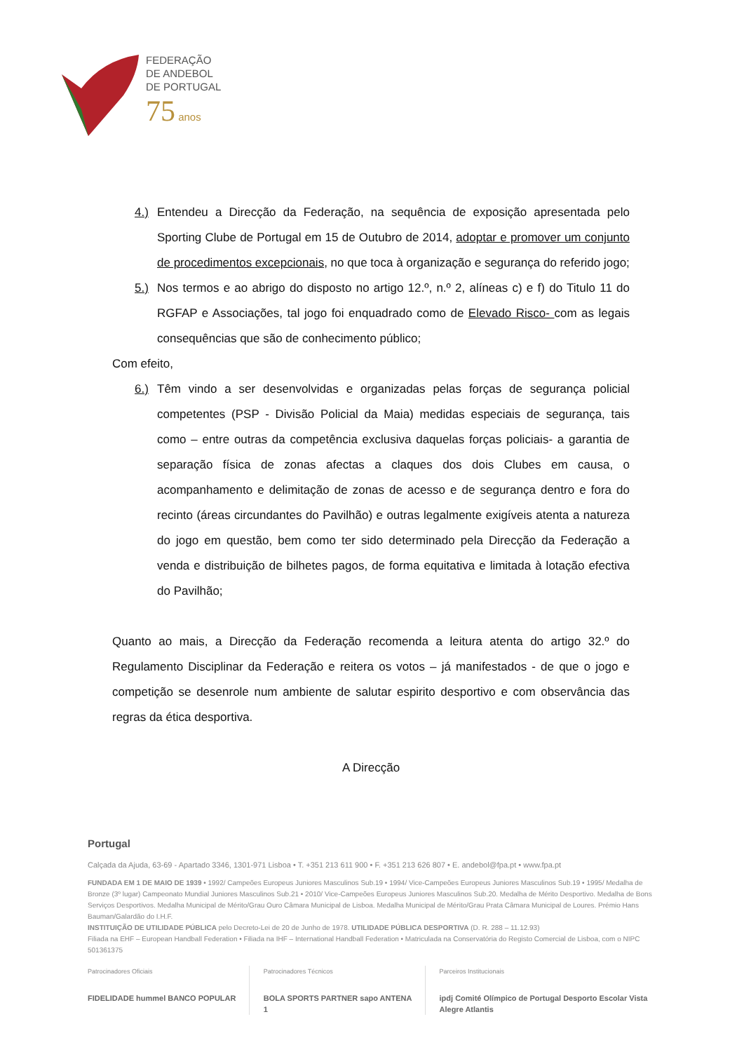FEDERAÇÃO
DE ANDEBOL
DE PORTUGAL
75 anos
4.) Entendeu a Direcção da Federação, na sequência de exposição apresentada pelo Sporting Clube de Portugal em 15 de Outubro de 2014, adoptar e promover um conjunto de procedimentos excepcionais, no que toca à organização e segurança do referido jogo;
5.) Nos termos e ao abrigo do disposto no artigo 12.º, n.º 2, alíneas c) e f) do Titulo 11 do RGFAP e Associações, tal jogo foi enquadrado como de Elevado Risco- com as legais consequências que são de conhecimento público;
Com efeito,
6.) Têm vindo a ser desenvolvidas e organizadas pelas forças de segurança policial competentes (PSP - Divisão Policial da Maia) medidas especiais de segurança, tais como – entre outras da competência exclusiva daquelas forças policiais- a garantia de separação física de zonas afectas a claques dos dois Clubes em causa, o acompanhamento e delimitação de zonas de acesso e de segurança dentro e fora do recinto (áreas circundantes do Pavilhão) e outras legalmente exigíveis atenta a natureza do jogo em questão, bem como ter sido determinado pela Direcção da Federação a venda e distribuição de bilhetes pagos, de forma equitativa e limitada à lotação efectiva do Pavilhão;
Quanto ao mais, a Direcção da Federação recomenda a leitura atenta do artigo 32.º do Regulamento Disciplinar da Federação e reitera os votos – já manifestados - de que o jogo e competição se desenrole num ambiente de salutar espirito desportivo e com observância das regras da ética desportiva.
A Direcção
Portugal
Calçada da Ajuda, 63-69 - Apartado 3346, 1301-971 Lisboa • T. +351 213 611 900 • F. +351 213 626 807 • E. andebol@fpa.pt • www.fpa.pt
FUNDADA EM 1 DE MAIO DE 1939 • 1992/ Campeões Europeus Juniores Masculinos Sub.19 • 1994/ Vice-Campeões Europeus Juniores Masculinos Sub.19 • 1995/ Medalha de Bronze (3º lugar) Campeonato Mundial Juniores Masculinos Sub.21 • 2010/ Vice-Campeões Europeus Juniores Masculinos Sub.20. Medalha de Mérito Desportivo. Medalha de Bons Serviços Desportivos. Medalha Municipal de Mérito/Grau Ouro Câmara Municipal de Lisboa. Medalha Municipal de Mérito/Grau Prata Câmara Municipal de Loures. Prémio Hans Bauman/Galardão do I.H.F.
INSTITUIÇÃO DE UTILIDADE PÚBLICA pelo Decreto-Lei de 20 de Junho de 1978. UTILIDADE PÚBLICA DESPORTIVA (D. R. 288 – 11.12.93)
Filiada na EHF – European Handball Federation • Filiada na IHF – International Handball Federation • Matriculada na Conservatória do Registo Comercial de Lisboa, com o NIPC 501361375
Patrocinadores Oficiais
FIDELIDADE hummel BANCO POPULAR
Patrocinadores Técnicos
BOLA SPORTS PARTNER sapo ANTENA 1
Parceiros Institucionais
ipdj Comité Olímpico de Portugal Desporto Escolar Vista Alegre Atlantis